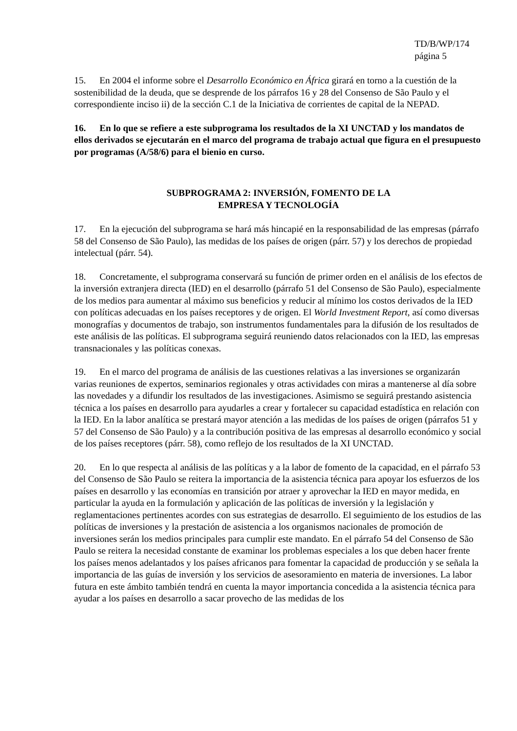TD/B/WP/174
página 5
15. En 2004 el informe sobre el Desarrollo Económico en África girará en torno a la cuestión de la sostenibilidad de la deuda, que se desprende de los párrafos 16 y 28 del Consenso de São Paulo y el correspondiente inciso ii) de la sección C.1 de la Iniciativa de corrientes de capital de la NEPAD.
16. En lo que se refiere a este subprograma los resultados de la XI UNCTAD y los mandatos de ellos derivados se ejecutarán en el marco del programa de trabajo actual que figura en el presupuesto por programas (A/58/6) para el bienio en curso.
SUBPROGRAMA 2: INVERSIÓN, FOMENTO DE LA
EMPRESA Y TECNOLOGÍA
17. En la ejecución del subprograma se hará más hincapié en la responsabilidad de las empresas (párrafo 58 del Consenso de São Paulo), las medidas de los países de origen (párr. 57) y los derechos de propiedad intelectual (párr. 54).
18. Concretamente, el subprograma conservará su función de primer orden en el análisis de los efectos de la inversión extranjera directa (IED) en el desarrollo (párrafo 51 del Consenso de São Paulo), especialmente de los medios para aumentar al máximo sus beneficios y reducir al mínimo los costos derivados de la IED con políticas adecuadas en los países receptores y de origen. El World Investment Report, así como diversas monografías y documentos de trabajo, son instrumentos fundamentales para la difusión de los resultados de este análisis de las políticas. El subprograma seguirá reuniendo datos relacionados con la IED, las empresas transnacionales y las políticas conexas.
19. En el marco del programa de análisis de las cuestiones relativas a las inversiones se organizarán varias reuniones de expertos, seminarios regionales y otras actividades con miras a mantenerse al día sobre las novedades y a difundir los resultados de las investigaciones. Asimismo se seguirá prestando asistencia técnica a los países en desarrollo para ayudarles a crear y fortalecer su capacidad estadística en relación con la IED. En la labor analítica se prestará mayor atención a las medidas de los países de origen (párrafos 51 y 57 del Consenso de São Paulo) y a la contribución positiva de las empresas al desarrollo económico y social de los países receptores (párr. 58), como reflejo de los resultados de la XI UNCTAD.
20. En lo que respecta al análisis de las políticas y a la labor de fomento de la capacidad, en el párrafo 53 del Consenso de São Paulo se reitera la importancia de la asistencia técnica para apoyar los esfuerzos de los países en desarrollo y las economías en transición por atraer y aprovechar la IED en mayor medida, en particular la ayuda en la formulación y aplicación de las políticas de inversión y la legislación y reglamentaciones pertinentes acordes con sus estrategias de desarrollo. El seguimiento de los estudios de las políticas de inversiones y la prestación de asistencia a los organismos nacionales de promoción de inversiones serán los medios principales para cumplir este mandato. En el párrafo 54 del Consenso de São Paulo se reitera la necesidad constante de examinar los problemas especiales a los que deben hacer frente los países menos adelantados y los países africanos para fomentar la capacidad de producción y se señala la importancia de las guías de inversión y los servicios de asesoramiento en materia de inversiones. La labor futura en este ámbito también tendrá en cuenta la mayor importancia concedida a la asistencia técnica para ayudar a los países en desarrollo a sacar provecho de las medidas de los